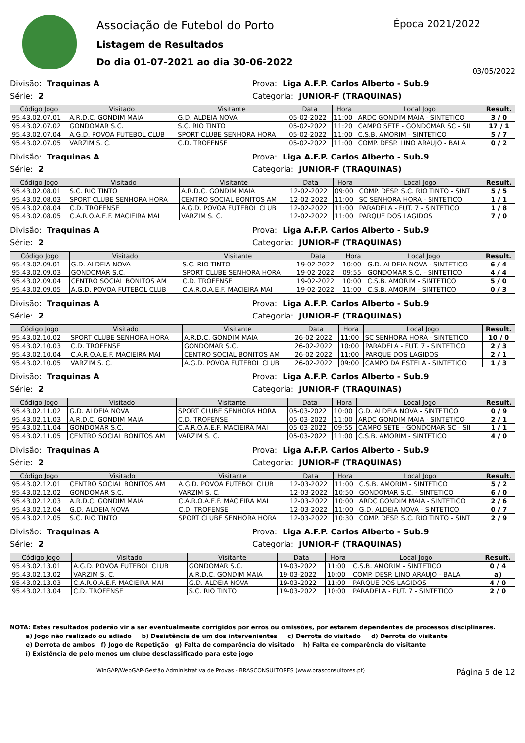Associação de Futebol do Porto
Listagem de Resultados
Do dia 01-07-2021 ao dia 30-06-2022
Época 2021/2022
03/05/2022
Divisão: Traquinas A Prova: Liga A.F.P. Carlos Alberto - Sub.9
Série: 2 Categoria: JUNIOR-F (TRAQUINAS)
| Código Jogo | Visitado | Visitante | Data | Hora | Local Jogo | Result. |
| --- | --- | --- | --- | --- | --- | --- |
| 95.43.02.07.01 | A.R.D.C. GONDIM MAIA | G.D. ALDEIA NOVA | 05-02-2022 | 11:00 | ARDC GONDIM MAIA - SINTETICO | 3 / 0 |
| 95.43.02.07.02 | GONDOMAR S.C. | S.C. RIO TINTO | 05-02-2022 | 11:20 | CAMPO SETE - GONDOMAR SC - SII | 17 / 1 |
| 95.43.02.07.04 | A.G.D. POVOA FUTEBOL CLUB | SPORT CLUBE SENHORA HORA | 05-02-2022 | 11:00 | C.S.B. AMORIM - SINTETICO | 5 / 7 |
| 95.43.02.07.05 | VARZIM S. C. | C.D. TROFENSE | 05-02-2022 | 11:00 | COMP. DESP. LINO ARAUJO - BALA | 0 / 2 |
Divisão: Traquinas A Prova: Liga A.F.P. Carlos Alberto - Sub.9
Série: 2 Categoria: JUNIOR-F (TRAQUINAS)
| Código Jogo | Visitado | Visitante | Data | Hora | Local Jogo | Result. |
| --- | --- | --- | --- | --- | --- | --- |
| 95.43.02.08.01 | S.C. RIO TINTO | A.R.D.C. GONDIM MAIA | 12-02-2022 | 09:00 | COMP. DESP. S.C. RIO TINTO - SINT | 5 / 5 |
| 95.43.02.08.03 | SPORT CLUBE SENHORA HORA | CENTRO SOCIAL BONITOS AM | 12-02-2022 | 11:00 | SC SENHORA HORA - SINTETICO | 1 / 1 |
| 95.43.02.08.04 | C.D. TROFENSE | A.G.D. POVOA FUTEBOL CLUB | 12-02-2022 | 11:00 | PARADELA - FUT. 7 - SINTETICO | 1 / 8 |
| 95.43.02.08.05 | C.A.R.O.A.E.F. MACIEIRA MAI | VARZIM S. C. | 12-02-2022 | 11:00 | PARQUE DOS LAGIDOS | 7 / 0 |
Divisão: Traquinas A Prova: Liga A.F.P. Carlos Alberto - Sub.9
Série: 2 Categoria: JUNIOR-F (TRAQUINAS)
| Código Jogo | Visitado | Visitante | Data | Hora | Local Jogo | Result. |
| --- | --- | --- | --- | --- | --- | --- |
| 95.43.02.09.01 | G.D. ALDEIA NOVA | S.C. RIO TINTO | 19-02-2022 | 10:00 | G.D. ALDEIA NOVA - SINTETICO | 6 / 4 |
| 95.43.02.09.03 | GONDOMAR S.C. | SPORT CLUBE SENHORA HORA | 19-02-2022 | 09:55 | GONDOMAR S.C. - SINTETICO | 4 / 4 |
| 95.43.02.09.04 | CENTRO SOCIAL BONITOS AM | C.D. TROFENSE | 19-02-2022 | 10:00 | C.S.B. AMORIM - SINTETICO | 5 / 0 |
| 95.43.02.09.05 | A.G.D. POVOA FUTEBOL CLUB | C.A.R.O.A.E.F. MACIEIRA MAI | 19-02-2022 | 11:00 | C.S.B. AMORIM - SINTETICO | 0 / 3 |
Divisão: Traquinas A Prova: Liga A.F.P. Carlos Alberto - Sub.9
Série: 2 Categoria: JUNIOR-F (TRAQUINAS)
| Código Jogo | Visitado | Visitante | Data | Hora | Local Jogo | Result. |
| --- | --- | --- | --- | --- | --- | --- |
| 95.43.02.10.02 | SPORT CLUBE SENHORA HORA | A.R.D.C. GONDIM MAIA | 26-02-2022 | 11:00 | SC SENHORA HORA - SINTETICO | 10 / 0 |
| 95.43.02.10.03 | C.D. TROFENSE | GONDOMAR S.C. | 26-02-2022 | 10:00 | PARADELA - FUT. 7 - SINTETICO | 2 / 3 |
| 95.43.02.10.04 | C.A.R.O.A.E.F. MACIEIRA MAI | CENTRO SOCIAL BONITOS AM | 26-02-2022 | 11:00 | PARQUE DOS LAGIDOS | 2 / 1 |
| 95.43.02.10.05 | VARZIM S. C. | A.G.D. POVOA FUTEBOL CLUB | 26-02-2022 | 09:00 | CAMPO DA ESTELA - SINTETICO | 1 / 3 |
Divisão: Traquinas A Prova: Liga A.F.P. Carlos Alberto - Sub.9
Série: 2 Categoria: JUNIOR-F (TRAQUINAS)
| Código Jogo | Visitado | Visitante | Data | Hora | Local Jogo | Result. |
| --- | --- | --- | --- | --- | --- | --- |
| 95.43.02.11.02 | G.D. ALDEIA NOVA | SPORT CLUBE SENHORA HORA | 05-03-2022 | 10:00 | G.D. ALDEIA NOVA - SINTETICO | 0 / 9 |
| 95.43.02.11.03 | A.R.D.C. GONDIM MAIA | C.D. TROFENSE | 05-03-2022 | 11:00 | ARDC GONDIM MAIA - SINTETICO | 2 / 1 |
| 95.43.02.11.04 | GONDOMAR S.C. | C.A.R.O.A.E.F. MACIEIRA MAI | 05-03-2022 | 09:55 | CAMPO SETE - GONDOMAR SC - SII | 1 / 1 |
| 95.43.02.11.05 | CENTRO SOCIAL BONITOS AM | VARZIM S. C. | 05-03-2022 | 11:00 | C.S.B. AMORIM - SINTETICO | 4 / 0 |
Divisão: Traquinas A Prova: Liga A.F.P. Carlos Alberto - Sub.9
Série: 2 Categoria: JUNIOR-F (TRAQUINAS)
| Código Jogo | Visitado | Visitante | Data | Hora | Local Jogo | Result. |
| --- | --- | --- | --- | --- | --- | --- |
| 95.43.02.12.01 | CENTRO SOCIAL BONITOS AM | A.G.D. POVOA FUTEBOL CLUB | 12-03-2022 | 11:00 | C.S.B. AMORIM - SINTETICO | 5 / 2 |
| 95.43.02.12.02 | GONDOMAR S.C. | VARZIM S. C. | 12-03-2022 | 10:50 | GONDOMAR S.C. - SINTETICO | 6 / 0 |
| 95.43.02.12.03 | A.R.D.C. GONDIM MAIA | C.A.R.O.A.E.F. MACIEIRA MAI | 12-03-2022 | 10:00 | ARDC GONDIM MAIA - SINTETICO | 2 / 6 |
| 95.43.02.12.04 | G.D. ALDEIA NOVA | C.D. TROFENSE | 12-03-2022 | 11:00 | G.D. ALDEIA NOVA - SINTETICO | 0 / 7 |
| 95.43.02.12.05 | S.C. RIO TINTO | SPORT CLUBE SENHORA HORA | 12-03-2022 | 10:30 | COMP. DESP. S.C. RIO TINTO - SINT | 2 / 9 |
Divisão: Traquinas A Prova: Liga A.F.P. Carlos Alberto - Sub.9
Série: 2 Categoria: JUNIOR-F (TRAQUINAS)
| Código Jogo | Visitado | Visitante | Data | Hora | Local Jogo | Result. |
| --- | --- | --- | --- | --- | --- | --- |
| 95.43.02.13.01 | A.G.D. POVOA FUTEBOL CLUB | GONDOMAR S.C. | 19-03-2022 | 11:00 | C.S.B. AMORIM - SINTETICO | 0 / 4 |
| 95.43.02.13.02 | VARZIM S. C. | A.R.D.C. GONDIM MAIA | 19-03-2022 | 10:00 | COMP. DESP. LINO ARAUJO - BALA | a) |
| 95.43.02.13.03 | C.A.R.O.A.E.F. MACIEIRA MAI | G.D. ALDEIA NOVA | 19-03-2022 | 11:00 | PARQUE DOS LAGIDOS | 4 / 0 |
| 95.43.02.13.04 | C.D. TROFENSE | S.C. RIO TINTO | 19-03-2022 | 10:00 | PARADELA - FUT. 7 - SINTETICO | 2 / 0 |
NOTA: Estes resultados poderão vir a ser eventualmente corrigidos por erros ou omissões, por estarem dependentes de processos disciplinares.
a) Jogo não realizado ou adiado b) Desistência de um dos intervenientes c) Derrota do visitado d) Derrota do visitante
e) Derrota de ambos f) Jogo de Repetição g) Falta de comparência do visitado h) Falta de comparência do visitante
i) Existência de pelo menos um clube desclassificado para este jogo
WinGAP/WebGAP-Gestão Administrativa de Provas - BRASCONSULTORES (www.brasconsultores.pt) Página 5 de 12